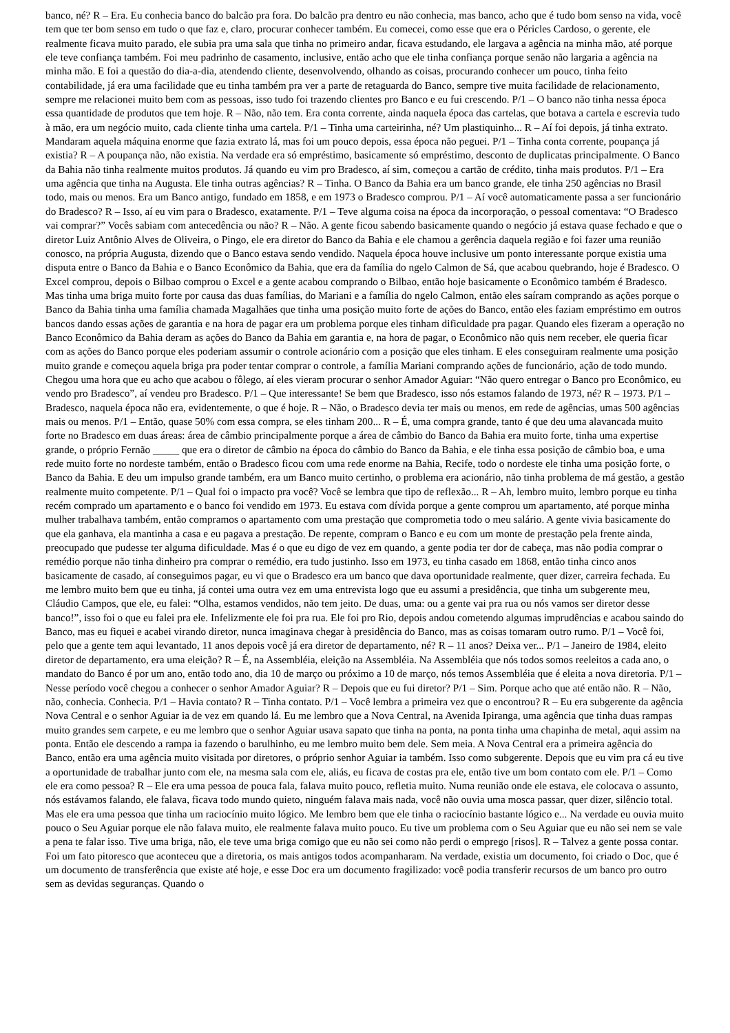banco, né? R – Era. Eu conhecia banco do balcão pra fora. Do balcão pra dentro eu não conhecia, mas banco, acho que é tudo bom senso na vida, você tem que ter bom senso em tudo o que faz e, claro, procurar conhecer também. Eu comecei, como esse que era o Péricles Cardoso, o gerente, ele realmente ficava muito parado, ele subia pra uma sala que tinha no primeiro andar, ficava estudando, ele largava a agência na minha mão, até porque ele teve confiança também. Foi meu padrinho de casamento, inclusive, então acho que ele tinha confiança porque senão não largaria a agência na minha mão. E foi a questão do dia-a-dia, atendendo cliente, desenvolvendo, olhando as coisas, procurando conhecer um pouco, tinha feito contabilidade, já era uma facilidade que eu tinha também pra ver a parte de retaguarda do Banco, sempre tive muita facilidade de relacionamento, sempre me relacionei muito bem com as pessoas, isso tudo foi trazendo clientes pro Banco e eu fui crescendo. P/1 – O banco não tinha nessa época essa quantidade de produtos que tem hoje. R – Não, não tem. Era conta corrente, ainda naquela época das cartelas, que botava a cartela e escrevia tudo à mão, era um negócio muito, cada cliente tinha uma cartela. P/1 – Tinha uma carteirinha, né? Um plastiquinho... R – Aí foi depois, já tinha extrato. Mandaram aquela máquina enorme que fazia extrato lá, mas foi um pouco depois, essa época não peguei. P/1 – Tinha conta corrente, poupança já existia? R – A poupança não, não existia. Na verdade era só empréstimo, basicamente só empréstimo, desconto de duplicatas principalmente. O Banco da Bahia não tinha realmente muitos produtos. Já quando eu vim pro Bradesco, aí sim, começou a cartão de crédito, tinha mais produtos. P/1 – Era uma agência que tinha na Augusta. Ele tinha outras agências? R – Tinha. O Banco da Bahia era um banco grande, ele tinha 250 agências no Brasil todo, mais ou menos. Era um Banco antigo, fundado em 1858, e em 1973 o Bradesco comprou. P/1 – Aí você automaticamente passa a ser funcionário do Bradesco? R – Isso, aí eu vim para o Bradesco, exatamente. P/1 – Teve alguma coisa na época da incorporação, o pessoal comentava: “O Bradesco vai comprar?” Vocês sabiam com antecedência ou não? R – Não. A gente ficou sabendo basicamente quando o negócio já estava quase fechado e que o diretor Luiz Antônio Alves de Oliveira, o Pingo, ele era diretor do Banco da Bahia e ele chamou a gerência daquela região e foi fazer uma reunião conosco, na própria Augusta, dizendo que o Banco estava sendo vendido. Naquela época houve inclusive um ponto interessante porque existia uma disputa entre o Banco da Bahia e o Banco Econômico da Bahia, que era da família do ngelo Calmon de Sá, que acabou quebrando, hoje é Bradesco. O Excel comprou, depois o Bilbao comprou o Excel e a gente acabou comprando o Bilbao, então hoje basicamente o Econômico também é Bradesco. Mas tinha uma briga muito forte por causa das duas famílias, do Mariani e a família do ngelo Calmon, então eles saíram comprando as ações porque o Banco da Bahia tinha uma família chamada Magalhães que tinha uma posição muito forte de ações do Banco, então eles faziam empréstimo em outros bancos dando essas ações de garantia e na hora de pagar era um problema porque eles tinham dificuldade pra pagar. Quando eles fizeram a operação no Banco Econômico da Bahia deram as ações do Banco da Bahia em garantia e, na hora de pagar, o Econômico não quis nem receber, ele queria ficar com as ações do Banco porque eles poderiam assumir o controle acionário com a posição que eles tinham. E eles conseguiram realmente uma posição muito grande e começou aquela briga pra poder tentar comprar o controle, a família Mariani comprando ações de funcionário, ação de todo mundo. Chegou uma hora que eu acho que acabou o fôlego, aí eles vieram procurar o senhor Amador Aguiar: “Não quero entregar o Banco pro Econômico, eu vendo pro Bradesco”, aí vendeu pro Bradesco. P/1 – Que interessante! Se bem que Bradesco, isso nós estamos falando de 1973, né? R – 1973. P/1 – Bradesco, naquela época não era, evidentemente, o que é hoje. R – Não, o Bradesco devia ter mais ou menos, em rede de agências, umas 500 agências mais ou menos. P/1 – Então, quase 50% com essa compra, se eles tinham 200... R – É, uma compra grande, tanto é que deu uma alavancada muito forte no Bradesco em duas áreas: área de câmbio principalmente porque a área de câmbio do Banco da Bahia era muito forte, tinha uma expertise grande, o próprio Fernão _____ que era o diretor de câmbio na época do câmbio do Banco da Bahia, e ele tinha essa posição de câmbio boa, e uma rede muito forte no nordeste também, então o Bradesco ficou com uma rede enorme na Bahia, Recife, todo o nordeste ele tinha uma posição forte, o Banco da Bahia. E deu um impulso grande também, era um Banco muito certinho, o problema era acionário, não tinha problema de má gestão, a gestão realmente muito competente. P/1 – Qual foi o impacto pra você? Você se lembra que tipo de reflexão... R – Ah, lembro muito, lembro porque eu tinha recém comprado um apartamento e o banco foi vendido em 1973. Eu estava com dívida porque a gente comprou um apartamento, até porque minha mulher trabalhava também, então compramos o apartamento com uma prestação que comprometia todo o meu salário. A gente vivia basicamente do que ela ganhava, ela mantinha a casa e eu pagava a prestação. De repente, compram o Banco e eu com um monte de prestação pela frente ainda, preocupado que pudesse ter alguma dificuldade. Mas é o que eu digo de vez em quando, a gente podia ter dor de cabeça, mas não podia comprar o remédio porque não tinha dinheiro pra comprar o remédio, era tudo justinho. Isso em 1973, eu tinha casado em 1868, então tinha cinco anos basicamente de casado, aí conseguimos pagar, eu vi que o Bradesco era um banco que dava oportunidade realmente, quer dizer, carreira fechada. Eu me lembro muito bem que eu tinha, já contei uma outra vez em uma entrevista logo que eu assumi a presidência, que tinha um subgerente meu, Cláudio Campos, que ele, eu falei: “Olha, estamos vendidos, não tem jeito. De duas, uma: ou a gente vai pra rua ou nós vamos ser diretor desse banco!”, isso foi o que eu falei pra ele. Infelizmente ele foi pra rua. Ele foi pro Rio, depois andou cometendo algumas imprudências e acabou saindo do Banco, mas eu fiquei e acabei virando diretor, nunca imaginava chegar à presidência do Banco, mas as coisas tomaram outro rumo. P/1 – Você foi, pelo que a gente tem aqui levantado, 11 anos depois você já era diretor de departamento, né? R – 11 anos? Deixa ver... P/1 – Janeiro de 1984, eleito diretor de departamento, era uma eleição? R – É, na Assembléia, eleição na Assembléia. Na Assembléia que nós todos somos reeleitos a cada ano, o mandato do Banco é por um ano, então todo ano, dia 10 de março ou próximo a 10 de março, nós temos Assembléia que é eleita a nova diretoria. P/1 – Nesse período você chegou a conhecer o senhor Amador Aguiar? R – Depois que eu fui diretor? P/1 – Sim. Porque acho que até então não. R – Não, não, conhecia. Conhecia. P/1 – Havia contato? R – Tinha contato. P/1 – Você lembra a primeira vez que o encontrou? R – Eu era subgerente da agência Nova Central e o senhor Aguiar ia de vez em quando lá. Eu me lembro que a Nova Central, na Avenida Ipiranga, uma agência que tinha duas rampas muito grandes sem carpete, e eu me lembro que o senhor Aguiar usava sapato que tinha na ponta, na ponta tinha uma chapinha de metal, aqui assim na ponta. Então ele descendo a rampa ia fazendo o barulhinho, eu me lembro muito bem dele. Sem meia. A Nova Central era a primeira agência do Banco, então era uma agência muito visitada por diretores, o próprio senhor Aguiar ia também. Isso como subgerente. Depois que eu vim pra cá eu tive a oportunidade de trabalhar junto com ele, na mesma sala com ele, aliás, eu ficava de costas pra ele, então tive um bom contato com ele. P/1 – Como ele era como pessoa? R – Ele era uma pessoa de pouca fala, falava muito pouco, refletia muito. Numa reunião onde ele estava, ele colocava o assunto, nós estávamos falando, ele falava, ficava todo mundo quieto, ninguém falava mais nada, você não ouvia uma mosca passar, quer dizer, silêncio total. Mas ele era uma pessoa que tinha um raciocínio muito lógico. Me lembro bem que ele tinha o raciocínio bastante lógico e... Na verdade eu ouvia muito pouco o Seu Aguiar porque ele não falava muito, ele realmente falava muito pouco. Eu tive um problema com o Seu Aguiar que eu não sei nem se vale a pena te falar isso. Tive uma briga, não, ele teve uma briga comigo que eu não sei como não perdi o emprego [risos]. R – Talvez a gente possa contar. Foi um fato pitoresco que aconteceu que a diretoria, os mais antigos todos acompanharam. Na verdade, existia um documento, foi criado o Doc, que é um documento de transferência que existe até hoje, e esse Doc era um documento fragilizado: você podia transferir recursos de um banco pro outro sem as devidas seguranças. Quando o